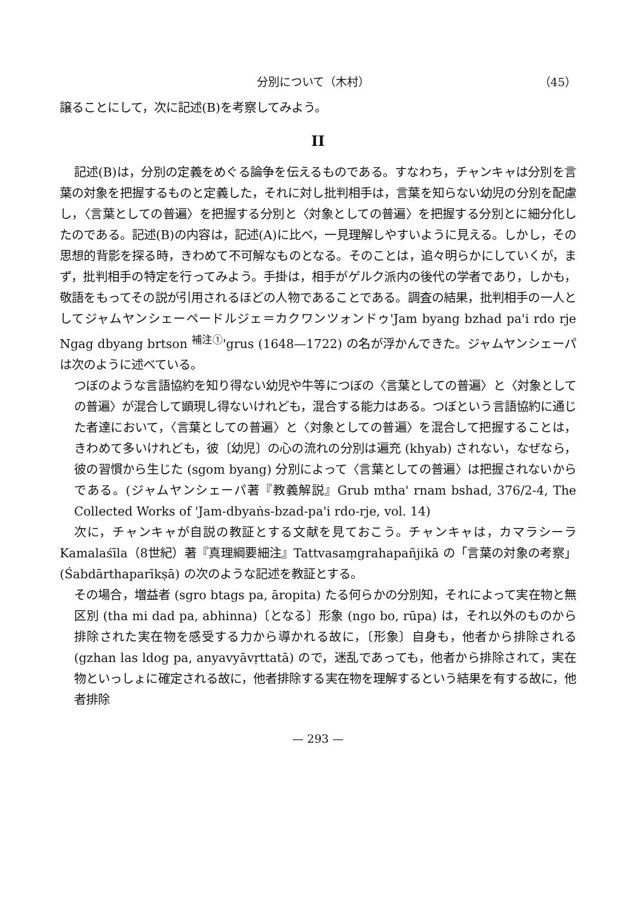分別について（木村） （45）
譲ることにして，次に記述(B)を考察してみよう。
II
記述(B)は，分別の定義をめぐる論争を伝えるものである。すなわち，チャンキャは分別を言葉の対象を把握するものと定義した，それに対し批判相手は，言葉を知らない幼児の分別を配慮し，〈言葉としての普遍〉を把握する分別と〈対象としての普遍〉を把握する分別とに細分化したのである。記述(B)の内容は，記述(A)に比べ，一見理解しやすいように見える。しかし，その思想的背影を探る時，きわめて不可解なものとなる。そのことは，追々明らかにしていくが，まず，批判相手の特定を行ってみよう。手掛は，相手がゲルク派内の後代の学者であり，しかも，敬語をもってその説が引用されるほどの人物であることである。調査の結果，批判相手の一人としてジャムヤンシェーペードルジェ＝カクワンツォンドゥ'Jam byang bzhad pa'i rdo rje Ngag dbyang brtson <sup>補注①</sup>'grus (1648—1722) の名が浮かんできた。ジャムヤンシェーパは次のように述べている。
つぼのような言語協約を知り得ない幼児や牛等につぼの〈言葉としての普遍〉と〈対象としての普遍〉が混合して顕現し得ないけれども，混合する能力はある。つぼという言語協約に通じた者達において，〈言葉としての普遍〉と〈対象としての普遍〉を混合して把握することは，きわめて多いけれども，彼〔幼児〕の心の流れの分別は遍充 (khyab) されない，なぜなら，彼の習慣から生じた (sgom byang) 分別によって〈言葉としての普遍〉は把握されないからである。(ジャムヤンシェーパ著『教義解説』Grub mtha' rnam bshad, 376/2-4, The Collected Works of 'Jam-dbyaṅs-bzad-pa'i rdo-rje, vol. 14)
次に，チャンキャが自説の教証とする文献を見ておこう。チャンキャは，カマラシーラ Kamalaśīla（8世紀）著『真理綱要細注』Tattvasaṃgrahapañjikā の「言葉の対象の考察」(Śabdārthaparīkṣā) の次のような記述を教証とする。
その場合，増益者 (sgro btags pa, āropita) たる何らかの分別知，それによって実在物と無区別 (tha mi dad pa, abhinna)〔となる〕形象 (ngo bo, rūpa) は，それ以外のものから排除された実在物を感受する力から導かれる故に，〔形象〕自身も，他者から排除される (gzhan las ldog pa, anyavyāvṛttatā) ので，迷乱であっても，他者から排除されて，実在物といっしょに確定される故に，他者排除する実在物を理解するという結果を有する故に，他者排除
— 293 —